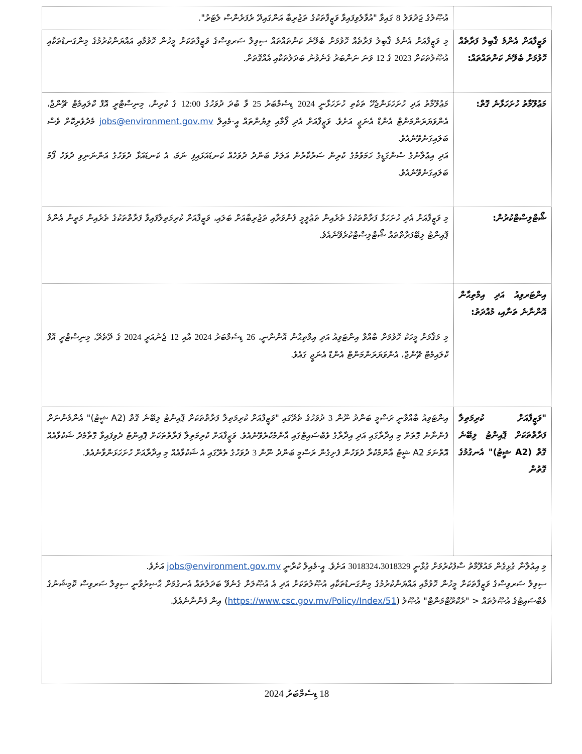| | އުޞޫލުގެ ޖަދުވަލު 8 ގައިވާ "އުވާލެވިފައިވާ ވަޒީފާތަކުގެ ތަޖުރިބާ އަންގައިދޭ ރެފަރެންސް ލެޓަރު". |
| ވަޒީފާއަށް އެންމެ ޤާބިލު ފަރާތެއް ހޮވުމަށް ބެލޭނެ ކަންތައްތައް: | މި ވަޒީފާއަށް އެންމެ ޤާބިލު ފަރާތެއް ހޮވުމަށް ބެލޭނެ ކަންތައްތައް ސިވިލް ސަރވިސްގެ ވަޒީފާތަކަށް މީހުން ހޮވުމާއި އައްޔަންކުރުމުގެ މިންގަނޑުތަކާއި އުޞޫލުތަކަށް 2023 ގެ 12 ވަނަ ނަންބަރު ގެނެވުނު ބަދަލުތަކާއި އެއްގޮތަށް. |
| މަޢުލޫމާތު ހުށަހަޅާނެ ގޮތް: | މަޢުލޫމާތު އަދި ހުށަހަޅަންޖެހޭ ތަކެތި ހުށަހަޅާނީ 2024 ޑިސެމްބަރު 25 ވާ ބުދަ ދުވަހުގެ 12:00 ގެ ކުރިން، މިނިސްޓްރީ އޮފް ކްލައިމެޓް ޗޭންޖް، އެންވަޔަރަންމަންޓް އެންޑް އެނަޖީ އަށެވެ. ވަޒީފާއަށް އެދި ފޯމާއި ލިޔުންތައް އީ-މެއިލް jobs@environment.gov.mv މެދުވެރިކޮށް ވެސް ބަލައިގަނެވޭނެއެވެ. އަދި އިޢުލާނުގެ ސުންގަޑީގެ ހަމަވުމުގެ ކުރިން ސަރުކާރުން އަލަށް ބަންދު ދުވަހެއް ކަނޑައަޅައިފި ނަމަ، އެ ކަނޑައަޅާ ދުވަހުގެ އަންނަނިވި ދުވަހު ފޯމު ބަލައިގަނެވޭނެއެވެ. |
| ޝޯޓްލިސްޓްކުރުން: | މި ވަޒީފާއަށް އެދި ހުށަހަޅާ ފަރާތްތަކުގެ ތެރެއިން ތަޢުލީމީ ފެންވަރާއި ތަޖުރިބާއަށް ބަލައި، ވަޒީފާއަށް ކުރިމަތިލާފައިވާ ފަރާތްތަކުގެ ތެރެއިން މަތީން އެންމެ ޕޮއިންޓު ލިބޭފަރާތްތައް ޝޯޓްލިސްޓްކުރެވޭނެއެވެ. |
| އިންޓަރވިއު އަދި އިމްތިޙާން އޮންނާނެ ތަނާއި، މުއްދަތު: | މި މަޤާމަށް މީހަކު ހޮވުމަށް ބާއްވާ އިންޓަވިއު އަދި އިމްތިޙާން އޮންނާނީ، 26 ޑިސެމްބަރު 2024 އާއި 12 ޖެނުއަރީ 2024 ގެ ދޭތެރޭ، މިނިސްޓްރީ އޮފް ކްލައިމެޓް ޗޭންޖް، އެންވަޔަރަންމަންޓް އެންޑް އެނަޖީ ގައެވެ. |
| "ވަޒީފާއަށް ކުރިމަތިލާ ފަރާތްތަކަށް ޕޮއިންޓު ލިބޭނެ ގޮތް (A2 ޝީޓު)" އެނގުމުގެ ގޮތުން | އިންޓަވިއު ބާއްވާނީ ރަސްމީ ބަންދު ނޫން 3 ދުވަހުގެ ތެރޭގައި "ވަޒީފާއަށް ކުރިމަތިލާ ފަރާތްތަކަށް ޕޮއިންޓު ލިބޭނެ ގޮތް (A2 ޝީޓު)" އެންމެންނަށް ފެންނާނެ ގޮތަށް މި އިދާރާގައި އަދި އިދާރާގެ ވެބްސައިޓްގައި އާންމުކުރެވޭނެއެވެ. ވަޒީފާއަށް ކުރިމަތިލާ ފަރާތްތަކަށް ޕޮއިންޓު ދެވިފައިވާ ގޮތާމެދު ޝަކުވާއެއް އޮތްނަމަ A2 ޝީޓު އާންމުކުރާ ދުވަހުން ފެށިގެން ރަސްމީ ބަންދު ނޫން 3 ދުވަހުގެ ތެރޭގައި އެ ޝަކުވާއެއް މި އިދާރާއަށް ހުށަހަޅަންވާނެއެވެ. |
| މި އިޢުލާނާ ގުޅިގެން މައުލޫމާތު ސާފުކުރުމަށް ގުޅާނީ 3018324،3018329 އަށެވެ. އީ-މެއިލް ކުރާނީ jobs@environment.gov.mv އަށެވެ. ސިވިލް ސަރވިސްގެ ވަޒީފާތަކަށް މީހުން ހޮވުމާއި އައްޔަންކުރުމުގެ މިންގަނޑުތަކާއި އުޞޫލުތަކަށް އަދި އެ އުޞޫލަށް ގެނެވޭ ބަދަލުތައް އެނގުމަށް ޙާޟިރުވާނީ ސިވިލް ސަރވިސް ކޮމިޝަނުގެ ވެބްސައިޓުގެ އުޞޫލުތައް < "ރެކްރޫޓްމަންޓް" އުޞޫލު ( https://www.csc.gov.mv/Policy/Index/51 ) އިން ފެންނާނެއެވެ. | |
18 ޑިސެމްބަރު 2024